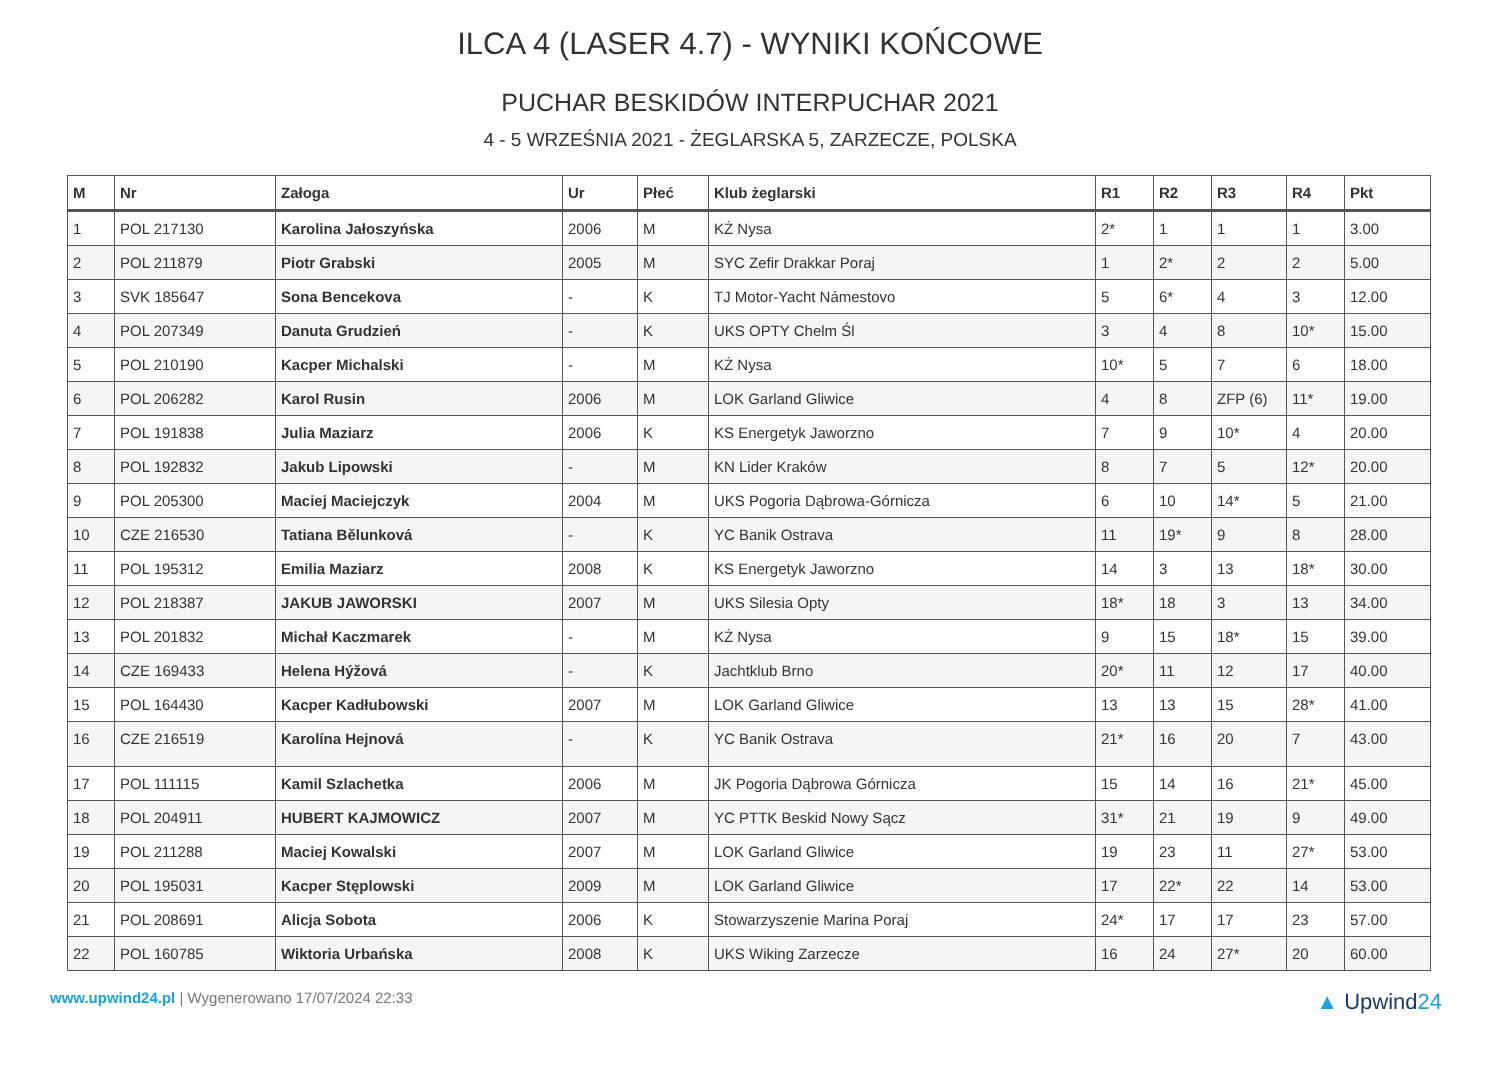ILCA 4 (LASER 4.7) - WYNIKI KOŃCOWE
PUCHAR BESKIDÓW INTERPUCHAR 2021
4 - 5 WRZEŚNIA 2021 - ŻEGLARSKA 5, ZARZECZE, POLSKA
| M | Nr | Załoga | Ur | Płeć | Klub żeglarski | R1 | R2 | R3 | R4 | Pkt |
| --- | --- | --- | --- | --- | --- | --- | --- | --- | --- | --- |
| 1 | POL 217130 | Karolina Jałoszyńska | 2006 | M | KŻ Nysa | 2* | 1 | 1 | 1 | 3.00 |
| 2 | POL 211879 | Piotr Grabski | 2005 | M | SYC Zefir Drakkar Poraj | 1 | 2* | 2 | 2 | 5.00 |
| 3 | SVK 185647 | Sona Bencekova | - | K | TJ Motor-Yacht Námestovo | 5 | 6* | 4 | 3 | 12.00 |
| 4 | POL 207349 | Danuta Grudzień | - | K | UKS OPTY Chelm Śl | 3 | 4 | 8 | 10* | 15.00 |
| 5 | POL 210190 | Kacper Michalski | - | M | KŻ Nysa | 10* | 5 | 7 | 6 | 18.00 |
| 6 | POL 206282 | Karol Rusin | 2006 | M | LOK Garland Gliwice | 4 | 8 | ZFP (6) | 11* | 19.00 |
| 7 | POL 191838 | Julia Maziarz | 2006 | K | KS Energetyk Jaworzno | 7 | 9 | 10* | 4 | 20.00 |
| 8 | POL 192832 | Jakub Lipowski | - | M | KN Lider Kraków | 8 | 7 | 5 | 12* | 20.00 |
| 9 | POL 205300 | Maciej Maciejczyk | 2004 | M | UKS Pogoria Dąbrowa-Górnicza | 6 | 10 | 14* | 5 | 21.00 |
| 10 | CZE 216530 | Tatiana Bělunková | - | K | YC Banik Ostrava | 11 | 19* | 9 | 8 | 28.00 |
| 11 | POL 195312 | Emilia Maziarz | 2008 | K | KS Energetyk Jaworzno | 14 | 3 | 13 | 18* | 30.00 |
| 12 | POL 218387 | JAKUB JAWORSKI | 2007 | M | UKS Silesia Opty | 18* | 18 | 3 | 13 | 34.00 |
| 13 | POL 201832 | Michał Kaczmarek | - | M | KŻ Nysa | 9 | 15 | 18* | 15 | 39.00 |
| 14 | CZE 169433 | Helena Hýžová | - | K | Jachtklub Brno | 20* | 11 | 12 | 17 | 40.00 |
| 15 | POL 164430 | Kacper Kadłubowski | 2007 | M | LOK Garland Gliwice | 13 | 13 | 15 | 28* | 41.00 |
| 16 | CZE 216519 | Karolína Hejnová | - | K | YC Banik Ostrava | 21* | 16 | 20 | 7 | 43.00 |
| 17 | POL 111115 | Kamil Szlachetka | 2006 | M | JK Pogoria Dąbrowa Górnicza | 15 | 14 | 16 | 21* | 45.00 |
| 18 | POL 204911 | HUBERT KAJMOWICZ | 2007 | M | YC PTTK Beskid Nowy Sącz | 31* | 21 | 19 | 9 | 49.00 |
| 19 | POL 211288 | Maciej Kowalski | 2007 | M | LOK Garland Gliwice | 19 | 23 | 11 | 27* | 53.00 |
| 20 | POL 195031 | Kacper Stęplowski | 2009 | M | LOK Garland Gliwice | 17 | 22* | 22 | 14 | 53.00 |
| 21 | POL 208691 | Alicja Sobota | 2006 | K | Stowarzyszenie Marina Poraj | 24* | 17 | 17 | 23 | 57.00 |
| 22 | POL 160785 | Wiktoria Urbańska | 2008 | K | UKS Wiking Zarzecze | 16 | 24 | 27* | 20 | 60.00 |
www.upwind24.pl | Wygenerowano 17/07/2024 22:33
▲ Upwind24